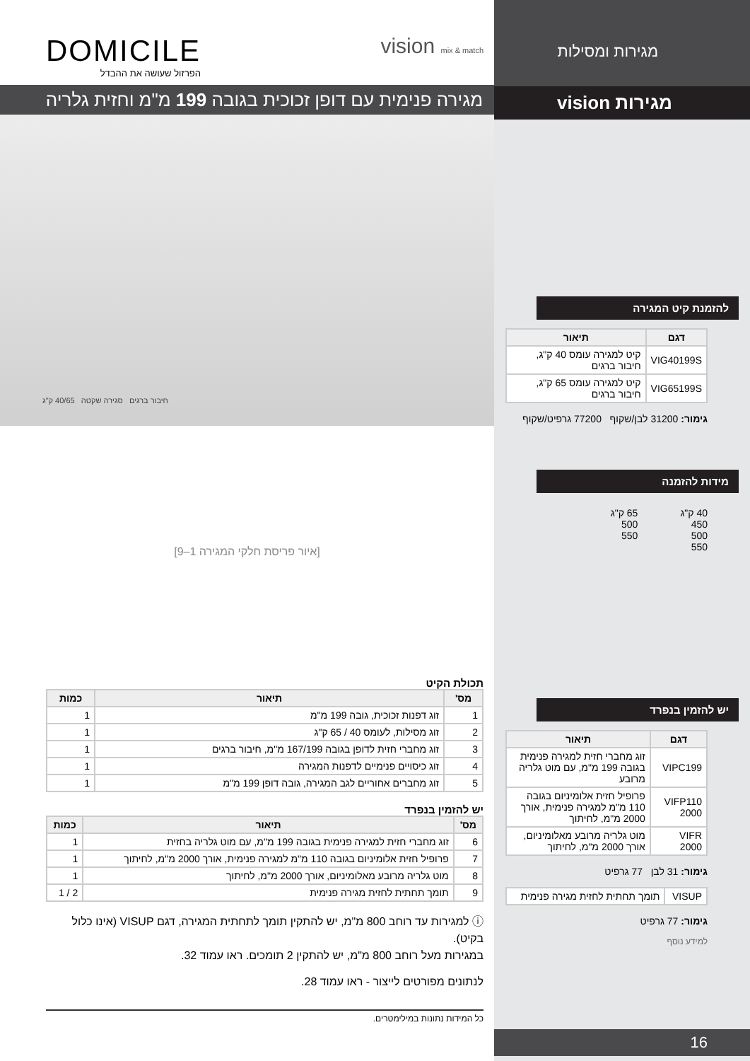DOMICILE
הפרזול שעושה את ההבדל
vision mix & match
מגירה פנימית עם דופן זכוכית בגובה 199 מ"מ וחזית גלריה
חיבור ברגים סגירה שקטה 40/65 ק"ג
[איור פריסת חלקי המגירה 1–9]
תכולת הקיט
| מס' | תיאור | כמות |
| --- | --- | --- |
| 1 | זוג דפנות זכוכית, גובה 199 מ"מ | 1 |
| 2 | זוג מסילות, לעומס 40 / 65 ק"ג | 1 |
| 3 | זוג מחברי חזית לדופן בגובה 167/199 מ"מ, חיבור ברגים | 1 |
| 4 | זוג כיסויים פנימיים לדפנות המגירה | 1 |
| 5 | זוג מחברים אחוריים לגב המגירה, גובה דופן 199 מ"מ | 1 |
יש להזמין בנפרד
| מס' | תיאור | כמות |
| --- | --- | --- |
| 6 | זוג מחברי חזית למגירה פנימית בגובה 199 מ"מ, עם מוט גלריה בחזית | 1 |
| 7 | פרופיל חזית אלומיניום בגובה 110 מ"מ למגירה פנימית, אורך 2000 מ"מ, לחיתוך | 1 |
| 8 | מוט גלריה מרובע מאלומיניום, אורך 2000 מ"מ, לחיתוך | 1 |
| 9 | תומך תחתית לחזית מגירה פנימית | 2 / 1 |
ⓘ למגירות עד רוחב 800 מ"מ, יש להתקין תומך לתחתית המגירה, דגם VISUP (אינו כלול בקיט).
במגירות מעל רוחב 800 מ"מ, יש להתקין 2 תומכים. ראו עמוד 32.
לנתונים מפורטים לייצור - ראו עמוד 28.
כל המידות נתונות במילימטרים.
מגירות ומסילות
מגירות vision
להזמנת קיט המגירה
| דגם | תיאור |
| --- | --- |
| VIG40199S | קיט למגירה עומס 40 ק"ג, חיבור ברגים |
| VIG65199S | קיט למגירה עומס 65 ק"ג, חיבור ברגים |
גימור: 31200 לבן/שקוף 77200 גרפיט/שקוף
מידות להזמנה
40 ק"ג
450
500
550
65 ק"ג
500
550
יש להזמין בנפרד
| דגם | תיאור |
| --- | --- |
| VIPC199 | זוג מחברי חזית למגירה פנימית בגובה 199 מ"מ, עם מוט גלריה מרובע |
| VIFP110 2000 | פרופיל חזית אלומיניום בגובה 110 מ"מ למגירה פנימית, אורך 2000 מ"מ, לחיתוך |
| VIFR 2000 | מוט גלריה מרובע מאלומיניום, אורך 2000 מ"מ, לחיתוך |
גימור: 31 לבן 77 גרפיט
| VISUP | תומך תחתית לחזית מגירה פנימית |
גימור: 77 גרפיט
למידע נוסף
16